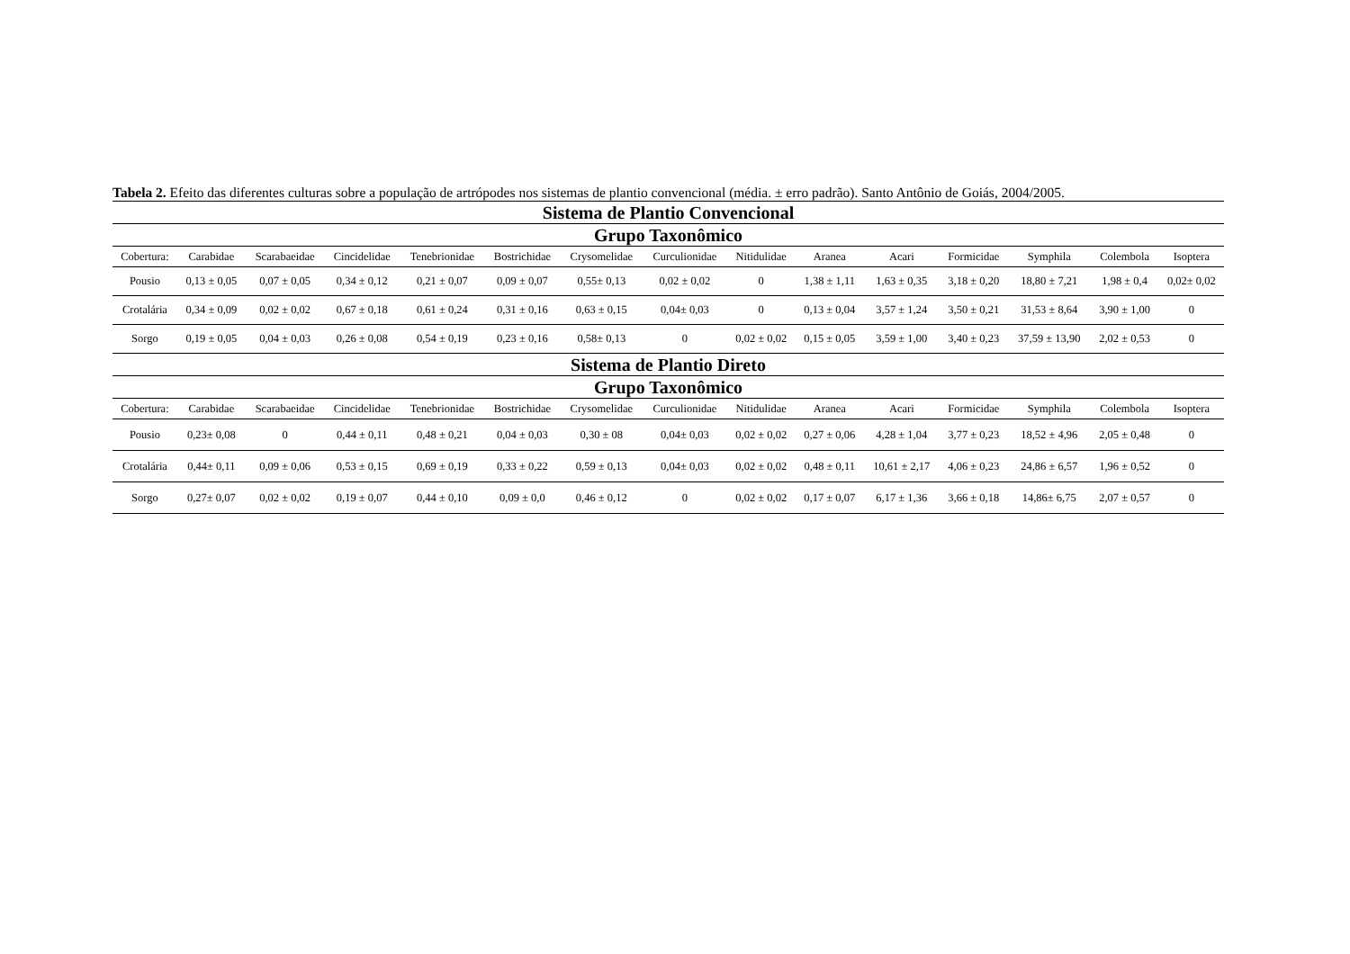Tabela 2. Efeito das diferentes culturas sobre a população de artrópodes nos sistemas de plantio convencional (média. ± erro padrão). Santo Antônio de Goiás, 2004/2005.
| Sistema de Plantio Convencional | | | | | | | | | | | | | | |
| Grupo Taxonômico | | | | | | | | | | | | | | |
| Cobertura: | Carabidae | Scarabaeidae | Cincidelidae | Tenebrionidae | Bostrichidae | Crysomelidae | Curculionidae | Nitidulidae | Aranea | Acari | Formicidae | Symphila | Colembola | Isoptera |
| Pousio | 0,13 ± 0,05 | 0,07 ± 0,05 | 0,34 ± 0,12 | 0,21 ± 0,07 | 0,09 ± 0,07 | 0,55± 0,13 | 0,02 ± 0,02 | 0 | 1,38 ± 1,11 | 1,63 ± 0,35 | 3,18 ± 0,20 | 18,80 ± 7,21 | 1,98 ± 0,4 | 0,02± 0,02 |
| Crotalária | 0,34 ± 0,09 | 0,02 ± 0,02 | 0,67 ± 0,18 | 0,61 ± 0,24 | 0,31 ± 0,16 | 0,63 ± 0,15 | 0,04± 0,03 | 0 | 0,13 ± 0,04 | 3,57 ± 1,24 | 3,50 ± 0,21 | 31,53 ± 8,64 | 3,90 ± 1,00 | 0 |
| Sorgo | 0,19 ± 0,05 | 0,04 ± 0,03 | 0,26 ± 0,08 | 0,54 ± 0,19 | 0,23 ± 0,16 | 0,58± 0,13 | 0 | 0,02 ± 0,02 | 0,15 ± 0,05 | 3,59 ± 1,00 | 3,40 ± 0,23 | 37,59 ± 13,90 | 2,02 ± 0,53 | 0 |
| Sistema de Plantio Direto | | | | | | | | | | | | | | |
| Grupo Taxonômico | | | | | | | | | | | | | | |
| Cobertura: | Carabidae | Scarabaeidae | Cincidelidae | Tenebrionidae | Bostrichidae | Crysomelidae | Curculionidae | Nitidulidae | Aranea | Acari | Formicidae | Symphila | Colembola | Isoptera |
| Pousio | 0,23± 0,08 | 0 | 0,44 ± 0,11 | 0,48 ± 0,21 | 0,04 ± 0,03 | 0,30 ± 08 | 0,04± 0,03 | 0,02 ± 0,02 | 0,27 ± 0,06 | 4,28 ± 1,04 | 3,77 ± 0,23 | 18,52 ± 4,96 | 2,05 ± 0,48 | 0 |
| Crotalária | 0,44± 0,11 | 0,09 ± 0,06 | 0,53 ± 0,15 | 0,69 ± 0,19 | 0,33 ± 0,22 | 0,59 ± 0,13 | 0,04± 0,03 | 0,02 ± 0,02 | 0,48 ± 0,11 | 10,61 ± 2,17 | 4,06 ± 0,23 | 24,86 ± 6,57 | 1,96 ± 0,52 | 0 |
| Sorgo | 0,27± 0,07 | 0,02 ± 0,02 | 0,19 ± 0,07 | 0,44 ± 0,10 | 0,09 ± 0,0 | 0,46 ± 0,12 | 0 | 0,02 ± 0,02 | 0,17 ± 0,07 | 6,17 ± 1,36 | 3,66 ± 0,18 | 14,86± 6,75 | 2,07 ± 0,57 | 0 |